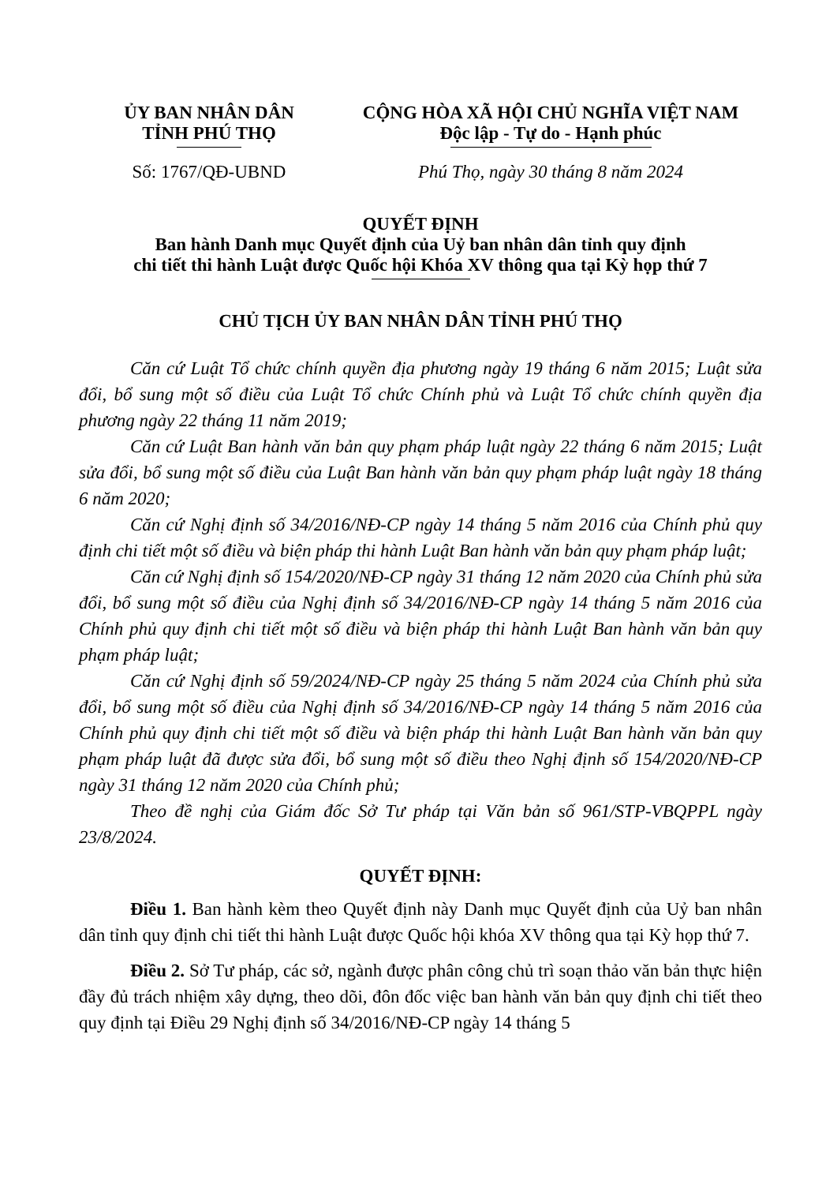ỦY BAN NHÂN DÂN
TỈNH PHÚ THỌ
Số: 1767/QĐ-UBND
CỘNG HÒA XÃ HỘI CHỦ NGHĨA VIỆT NAM
Độc lập - Tự do - Hạnh phúc
Phú Thọ, ngày 30 tháng 8 năm 2024
QUYẾT ĐỊNH
Ban hành Danh mục Quyết định của Uỷ ban nhân dân tỉnh quy định
chi tiết thi hành Luật được Quốc hội Khóa XV thông qua tại Kỳ họp thứ 7
CHỦ TỊCH ỦY BAN NHÂN DÂN TỈNH PHÚ THỌ
Căn cứ Luật Tổ chức chính quyền địa phương ngày 19 tháng 6 năm 2015; Luật sửa đổi, bổ sung một số điều của Luật Tổ chức Chính phủ và Luật Tổ chức chính quyền địa phương ngày 22 tháng 11 năm 2019;
Căn cứ Luật Ban hành văn bản quy phạm pháp luật ngày 22 tháng 6 năm 2015; Luật sửa đổi, bổ sung một số điều của Luật Ban hành văn bản quy phạm pháp luật ngày 18 tháng 6 năm 2020;
Căn cứ Nghị định số 34/2016/NĐ-CP ngày 14 tháng 5 năm 2016 của Chính phủ quy định chi tiết một số điều và biện pháp thi hành Luật Ban hành văn bản quy phạm pháp luật;
Căn cứ Nghị định số 154/2020/NĐ-CP ngày 31 tháng 12 năm 2020 của Chính phủ sửa đổi, bổ sung một số điều của Nghị định số 34/2016/NĐ-CP ngày 14 tháng 5 năm 2016 của Chính phủ quy định chi tiết một số điều và biện pháp thi hành Luật Ban hành văn bản quy phạm pháp luật;
Căn cứ Nghị định số 59/2024/NĐ-CP ngày 25 tháng 5 năm 2024 của Chính phủ sửa đổi, bổ sung một số điều của Nghị định số 34/2016/NĐ-CP ngày 14 tháng 5 năm 2016 của Chính phủ quy định chi tiết một số điều và biện pháp thi hành Luật Ban hành văn bản quy phạm pháp luật đã được sửa đổi, bổ sung một số điều theo Nghị định số 154/2020/NĐ-CP ngày 31 tháng 12 năm 2020 của Chính phủ;
Theo đề nghị của Giám đốc Sở Tư pháp tại Văn bản số 961/STP-VBQPPL ngày 23/8/2024.
QUYẾT ĐỊNH:
Điều 1. Ban hành kèm theo Quyết định này Danh mục Quyết định của Uỷ ban nhân dân tỉnh quy định chi tiết thi hành Luật được Quốc hội khóa XV thông qua tại Kỳ họp thứ 7.
Điều 2. Sở Tư pháp, các sở, ngành được phân công chủ trì soạn thảo văn bản thực hiện đầy đủ trách nhiệm xây dựng, theo dõi, đôn đốc việc ban hành văn bản quy định chi tiết theo quy định tại Điều 29 Nghị định số 34/2016/NĐ-CP ngày 14 tháng 5